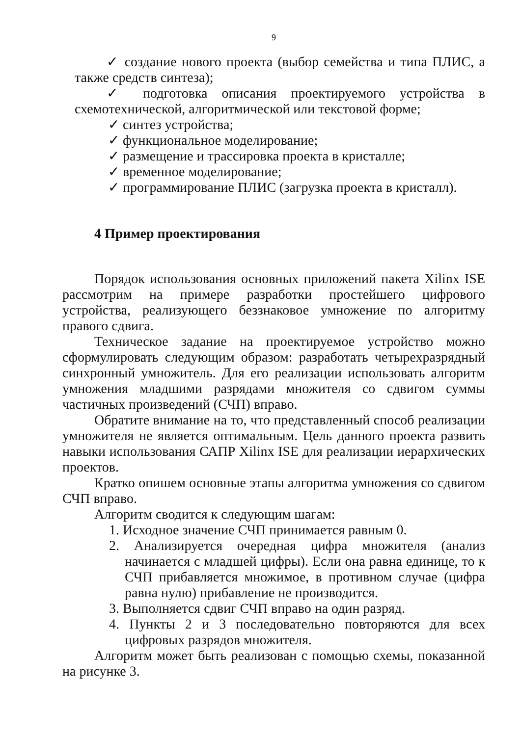9
✓ создание нового проекта (выбор семейства и типа ПЛИС, а также средств синтеза);
✓ подготовка описания проектируемого устройства в схемотехнической, алгоритмической или текстовой форме;
✓ синтез устройства;
✓ функциональное моделирование;
✓ размещение и трассировка проекта в кристалле;
✓ временное моделирование;
✓ программирование ПЛИС (загрузка проекта в кристалл).
4 Пример проектирования
Порядок использования основных приложений пакета Xilinx ISE рассмотрим на примере разработки простейшего цифрового устройства, реализующего беззнаковое умножение по алгоритму правого сдвига.
Техническое задание на проектируемое устройство можно сформулировать следующим образом: разработать четырехразрядный синхронный умножитель. Для его реализации использовать алгоритм умножения младшими разрядами множителя со сдвигом суммы частичных произведений (СЧП) вправо.
Обратите внимание на то, что представленный способ реализации умножителя не является оптимальным. Цель данного проекта развить навыки использования САПР Xilinx ISE для реализации иерархических проектов.
Кратко опишем основные этапы алгоритма умножения со сдвигом СЧП вправо.
Алгоритм сводится к следующим шагам:
1. Исходное значение СЧП принимается равным 0.
2. Анализируется очередная цифра множителя (анализ начинается с младшей цифры). Если она равна единице, то к СЧП прибавляется множимое, в противном случае (цифра равна нулю) прибавление не производится.
3. Выполняется сдвиг СЧП вправо на один разряд.
4. Пункты 2 и 3 последовательно повторяются для всех цифровых разрядов множителя.
Алгоритм может быть реализован с помощью схемы, показанной на рисунке 3.